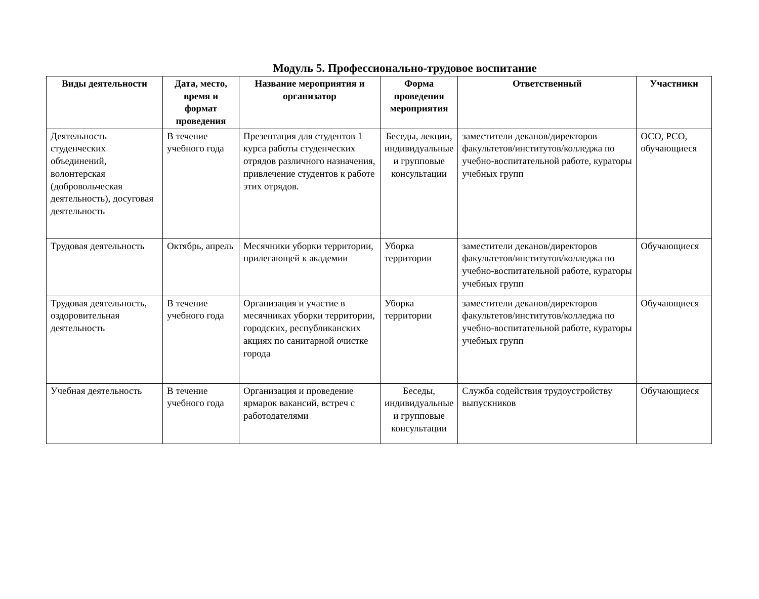Модуль 5. Профессионально-трудовое воспитание
| Виды деятельности | Дата, место, время и формат проведения | Название мероприятия и организатор | Форма проведения мероприятия | Ответственный | Участники |
| --- | --- | --- | --- | --- | --- |
| Деятельность студенческих объединений, волонтерская (добровольческая деятельность), досуговая деятельность | В течение учебного года | Презентация для студентов 1 курса работы студенческих отрядов различного назначения, привлечение студентов к работе этих отрядов. | Беседы, лекции, индивидуальные и групповые консультации | заместители деканов/директоров факультетов/институтов/колледжа по учебно-воспитательной работе, кураторы учебных групп | ОСО, РСО, обучающиеся |
| Трудовая деятельность | Октябрь, апрель | Месячники уборки территории, прилегающей к академии | Уборка территории | заместители деканов/директоров факультетов/институтов/колледжа по учебно-воспитательной работе, кураторы учебных групп | Обучающиеся |
| Трудовая деятельность, оздоровительная деятельность | В течение учебного года | Организация и участие в месячниках уборки территории, городских, республиканских акциях по санитарной очистке города | Уборка территории | заместители деканов/директоров факультетов/институтов/колледжа по учебно-воспитательной работе, кураторы учебных групп | Обучающиеся |
| Учебная деятельность | В течение учебного года | Организация и проведение ярмарок вакансий, встреч с работодателями | Беседы, индивидуальные и групповые консультации | Служба содействия трудоустройству выпускников | Обучающиеся |